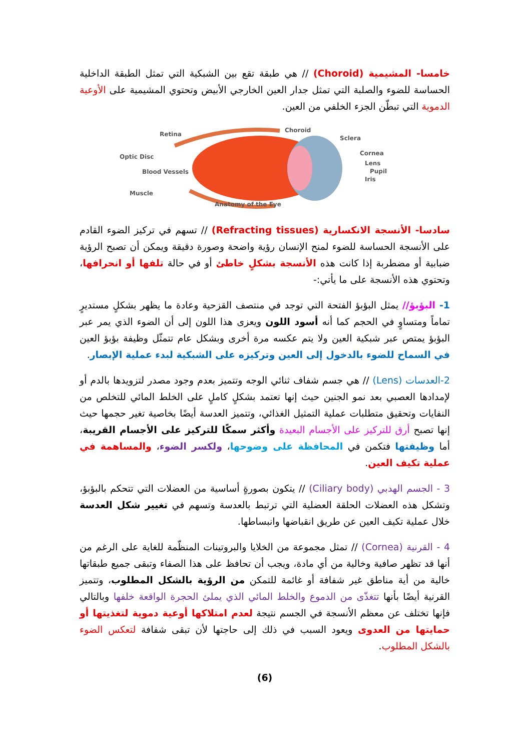خامسا- المشيمية (Choroid) // هي طبقة تقع بين الشبكية التي تمثل الطبقة الداخلية الحساسة للضوء والصلبة التي تمثل جدار العين الخارجي الأبيض وتحتوي المشيمية على الأوعية الدموية التي تبطّن الجزء الخلفي من العين.
Retina
Choroid
Sclera
Cornea
Lens
Pupil
Iris
Optic Disc
Blood Vessels
Muscle
Anatomy of the Eye
سادسا- الأنسجة الانكسارية (Refracting tissues) // تسهم في تركيز الضوء القادم على الأنسجة الحساسة للضوء لمنح الإنسان رؤية واضحة وصورة دقيقة ويمكن أن تصبح الرؤية ضبابية أو مضطربة إذا كانت هذه الأنسجة بشكلٍ خاطئ أو في حالة تلفها أو انحرافها، وتحتوي هذه الأنسجة على ما يأتي:-
1- البؤبؤ// يمثل البؤبؤ الفتحة التي توجد في منتصف القزحية وعادة ما يظهر بشكلٍ مستديرٍ تماماً ومتساوٍ في الحجم كما أنه أسود اللون ويعزى هذا اللون إلى أن الضوء الذي يمر عبر البؤبؤ يمتص عبر شبكية العين ولا يتم عكسه مرة أخرى وبشكل عام تتمثّل وظيفة بؤبؤ العين في السماح للضوء بالدخول إلى العين وتركيزه على الشبكية لبدء عملية الإبصار.
2-العدسات (Lens) // هي جسم شفاف ثنائي الوجه وتتميز بعدم وجود مصدر لتزويدها بالدم أو لإمدادها العصبي بعد نمو الجنين حيث إنها تعتمد بشكلٍ كاملٍ على الخلط المائي للتخلص من النفايات وتحقيق متطلبات عملية التمثيل الغذائي، وتتميز العدسة أيضًا بخاصية تغير حجمها حيث إنها تصبح أرق للتركيز على الأجسام البعيدة وأكثر سمكًا للتركيز على الأجسام القريبة، أما وظيفتها فتكمن في المحافظة على وضوحها، ولكسر الضوء، والمساهمة في عملية تكيف العين.
3 - الجسم الهدبي (Ciliary body) // يتكون بصورةٍ أساسية من العضلات التي تتحكم بالبؤبؤ، وتشكل هذه العضلات الحلقة العضلية التي ترتبط بالعدسة وتسهم في تغيير شكل العدسة خلال عملية تكيف العين عن طريق انقباضها وانبساطها.
4 - القرنية (Cornea) // تمثل مجموعة من الخلايا والبروتينات المنظّمة للغاية على الرغم من أنها قد تظهر صافية وخالية من أي مادة، ويجب أن تحافظ على هذا الصفاء وتبقى جميع طبقاتها خالية من أية مناطق غير شفافة أو غائمة للتمكن من الرؤية بالشكل المطلوب، وتتميز القرنية أيضًا بأنها تتغذّى من الدموع والخلط المائي الذي يملئ الحجرة الواقعة خلفها وبالتالي فإنها تختلف عن معظم الأنسجة في الجسم نتيجة لعدم امتلاكها أوعية دموية لتغذيتها أو حمايتها من العدوى ويعود السبب في ذلك إلى حاجتها لأن تبقى شفافة لتعكس الضوء بالشكل المطلوب.
(6)